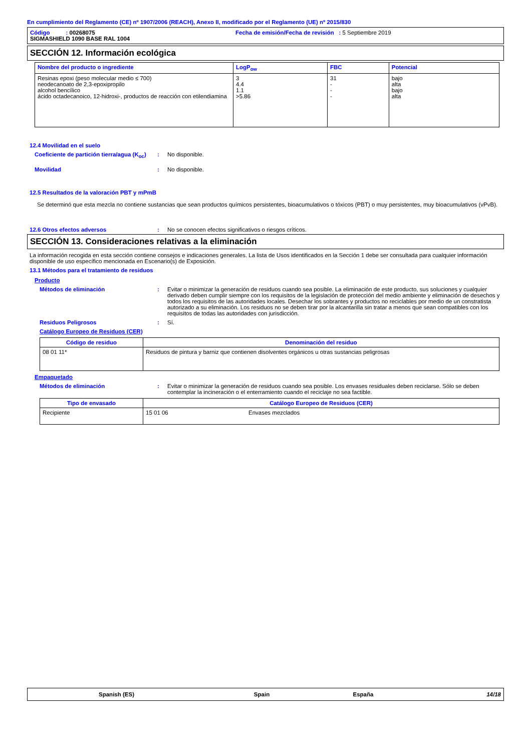En cumplimiento del Reglamento (CE) nº 1907/2006 (REACH), Anexo II, modificado por el Reglamento (UE) nº 2015/830
Código : 00268075 Fecha de emisión/Fecha de revisión : 5 Septiembre 2019
SIGMASHIELD 1090 BASE RAL 1004
SECCIÓN 12. Información ecológica
| Nombre del producto o ingrediente | LogP<sub>ow</sub> | FBC | Potencial |
| --- | --- | --- | --- |
| Resinas epoxi (peso molecular medio ≤ 700) neodecanoato de 2,3-epoxipropilo alcohol bencílico ácido octadecanoico, 12-hidroxi-, productos de reacción con etilendiamina | 3 4.4 1.1 >5.86 | 31 - - - | bajo alta bajo alta |
12.4 Movilidad en el suelo
Coeficiente de partición tierra/agua (K<sub>oc</sub>): No disponible.
Movilidad: No disponible.
12.5 Resultados de la valoración PBT y mPmB
Se determinó que esta mezcla no contiene sustancias que sean productos químicos persistentes, bioacumulativos o tóxicos (PBT) o muy persistentes, muy bioacumulativos (vPvB).
12.6 Otros efectos adversos: No se conocen efectos significativos o riesgos críticos.
SECCIÓN 13. Consideraciones relativas a la eliminación
La información recogida en esta sección contiene consejos e indicaciones generales. La lista de Usos identificados en la Sección 1 debe ser consultada para cualquier información disponible de uso específico mencionada en Escenario(s) de Exposición.
13.1 Métodos para el tratamiento de residuos
Producto
Métodos de eliminación: Evitar o minimizar la generación de residuos cuando sea posible. La eliminación de este producto, sus soluciones y cualquier derivado deben cumplir siempre con los requisitos de la legislación de protección del medio ambiente y eliminación de desechos y todos los requisitos de las autoridades locales. Desechar los sobrantes y productos no reciclables por medio de un constratista autorizado a su eliminación. Los residuos no se deben tirar por la alcantarilla sin tratar a menos que sean compatibles con los requisitos de todas las autoridades con jurisdicción.
Residuos Peligrosos: Sí.
Catálogo Europeo de Residuos (CER)
| Código de residuo | Denominación del residuo |
| --- | --- |
| 08 01 11* | Residuos de pintura y barniz que contienen disolventes orgánicos u otras sustancias peligrosas |
Empaquetado
Métodos de eliminación: Evitar o minimizar la generación de residuos cuando sea posible. Los envases residuales deben reciclarse. Sólo se deben contemplar la incineración o el enterramiento cuando el reciclaje no sea factible.
| Tipo de envasado | Catálogo Europeo de Residuos (CER) | |
| --- | --- | --- |
| Recipiente | 15 01 06 | Envases mezclados |
Spanish (ES) Spain España 14/18